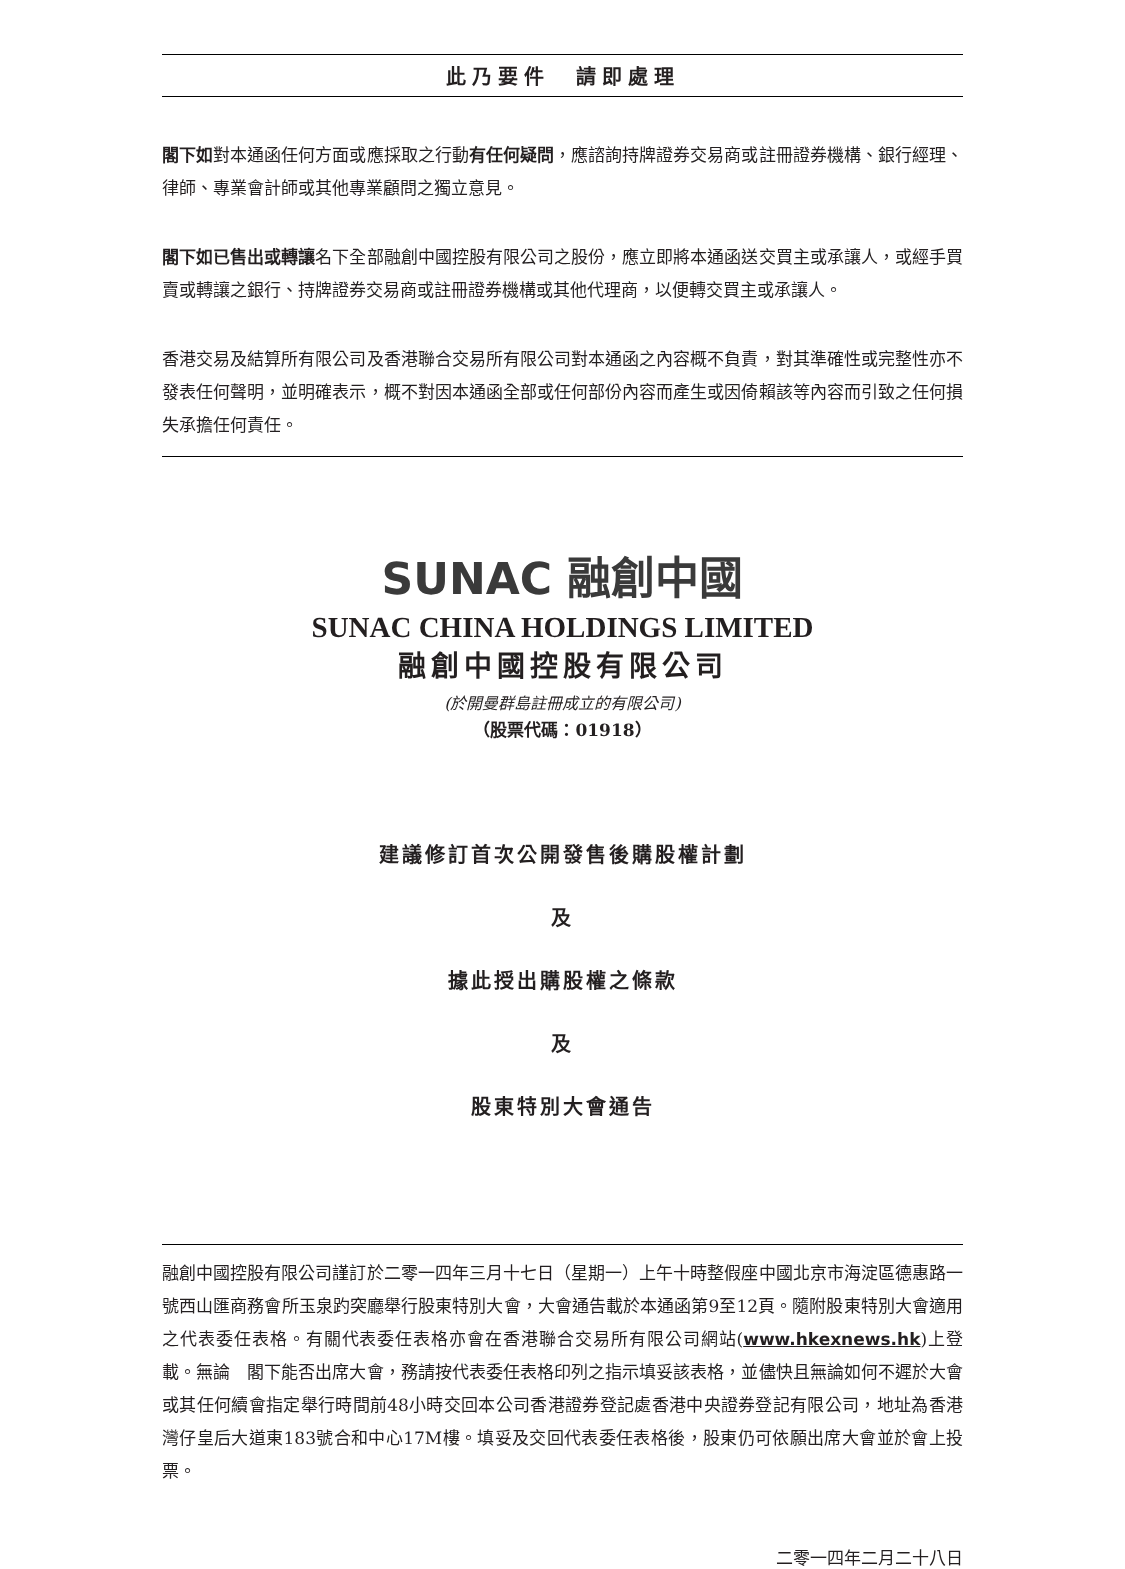此乃要件　請即處理
閣下如對本通函任何方面或應採取之行動有任何疑問，應諮詢持牌證券交易商或註冊證券機構、銀行經理、律師、專業會計師或其他專業顧問之獨立意見。
閣下如已售出或轉讓名下全部融創中國控股有限公司之股份，應立即將本通函送交買主或承讓人，或經手買賣或轉讓之銀行、持牌證券交易商或註冊證券機構或其他代理商，以便轉交買主或承讓人。
香港交易及結算所有限公司及香港聯合交易所有限公司對本通函之內容概不負責，對其準確性或完整性亦不發表任何聲明，並明確表示，概不對因本通函全部或任何部份內容而產生或因倚賴該等內容而引致之任何損失承擔任何責任。
SUNAC 融創中國
SUNAC CHINA HOLDINGS LIMITED
融創中國控股有限公司
(於開曼群島註冊成立的有限公司)
（股票代碼：01918）
建議修訂首次公開發售後購股權計劃
及
據此授出購股權之條款
及
股東特別大會通告
融創中國控股有限公司謹訂於二零一四年三月十七日（星期一）上午十時整假座中國北京市海淀區德惠路一號西山匯商務會所玉泉趵突廳舉行股東特別大會，大會通告載於本通函第9至12頁。隨附股東特別大會適用之代表委任表格。有關代表委任表格亦會在香港聯合交易所有限公司網站(www.hkexnews.hk)上登載。無論　閣下能否出席大會，務請按代表委任表格印列之指示填妥該表格，並儘快且無論如何不遲於大會或其任何續會指定舉行時間前48小時交回本公司香港證券登記處香港中央證券登記有限公司，地址為香港灣仔皇后大道東183號合和中心17M樓。填妥及交回代表委任表格後，股東仍可依願出席大會並於會上投票。
二零一四年二月二十八日